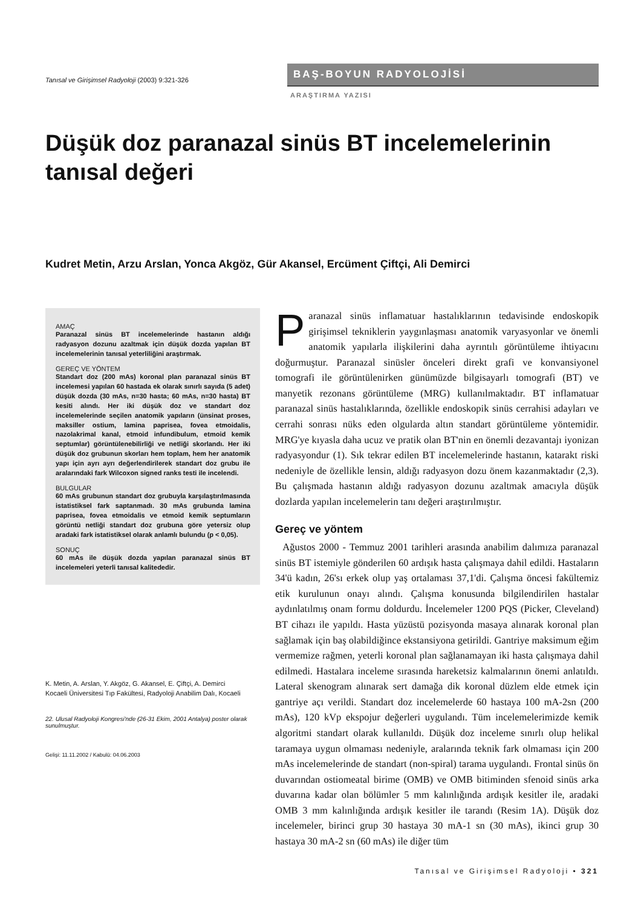Tanısal ve Girişimsel Radyoloji (2003) 9:321-326
BAŞ-BOYUN RADYOLOJİSİ
ARAŞTIRMA YAZISI
Düşük doz paranazal sinüs BT incelemelerinin tanısal değeri
Kudret Metin, Arzu Arslan, Yonca Akgöz, Gür Akansel, Ercüment Çiftçi, Ali Demirci
AMAÇ
Paranazal sinüs BT incelemelerinde hastanın aldığı radyasyon dozunu azaltmak için düşük dozda yapılan BT incelemelerinin tanısal yeterliliğini araştırmak.
GEREÇ VE YÖNTEM
Standart doz (200 mAs) koronal plan paranazal sinüs BT incelemesi yapılan 60 hastada ek olarak sınırlı sayıda (5 adet) düşük dozda (30 mAs, n=30 hasta; 60 mAs, n=30 hasta) BT kesiti alındı. Her iki düşük doz ve standart doz incelemelerinde seçilen anatomik yapıların (ünsinat proses, maksiller ostium, lamina paprisea, fovea etmoidalis, nazolakrimal kanal, etmoid infundibulum, etmoid kemik septumlar) görüntülenebilirliği ve netliği skorlandı. Her iki düşük doz grubunun skorları hem toplam, hem her anatomik yapı için ayrı ayrı değerlendirilerek standart doz grubu ile aralarındaki fark Wilcoxon signed ranks testi ile incelendi.
BULGULAR
60 mAs grubunun standart doz grubuyla karşılaştırılmasında istatistiksel fark saptanmadı. 30 mAs grubunda lamina paprisea, fovea etmoidalis ve etmoid kemik septumların görüntü netliği standart doz grubuna göre yetersiz olup aradaki fark istatistiksel olarak anlamlı bulundu (p < 0,05).
SONUÇ
60 mAs ile düşük dozda yapılan paranazal sinüs BT incelemeleri yeterli tanısal kalitededir.
K. Metin, A. Arslan, Y. Akgöz, G. Akansel, E. Çiftçi, A. Demirci
Kocaeli Üniversitesi Tıp Fakültesi, Radyoloji Anabilim Dalı, Kocaeli
22. Ulusal Radyoloji Kongresi'nde (26-31 Ekim, 2001 Antalya) poster olarak sunulmuştur.
Gelişi: 11.11.2002 / Kabulü: 04.06.2003
Paranazal sinüs inflamatuar hastalıklarının tedavisinde endoskopik girişimsel tekniklerin yaygınlaşması anatomik varyasyonlar ve önemli anatomik yapılarla ilişkilerini daha ayrıntılı görüntüleme ihtiyacını doğurmuştur. Paranazal sinüsler önceleri direkt grafi ve konvansiyonel tomografi ile görüntülenirken günümüzde bilgisayarlı tomografi (BT) ve manyetik rezonans görüntüleme (MRG) kullanılmaktadır. BT inflamatuar paranazal sinüs hastalıklarında, özellikle endoskopik sinüs cerrahisi adayları ve cerrahi sonrası nüks eden olgularda altın standart görüntüleme yöntemidir. MRG'ye kıyasla daha ucuz ve pratik olan BT'nin en önemli dezavantajı iyonizan radyasyondur (1). Sık tekrar edilen BT incelemelerinde hastanın, katarakt riski nedeniyle de özellikle lensin, aldığı radyasyon dozu önem kazanmaktadır (2,3). Bu çalışmada hastanın aldığı radyasyon dozunu azaltmak amacıyla düşük dozlarda yapılan incelemelerin tanı değeri araştırılmıştır.
Gereç ve yöntem
Ağustos 2000 - Temmuz 2001 tarihleri arasında anabilim dalımıza paranazal sinüs BT istemiyle gönderilen 60 ardışık hasta çalışmaya dahil edildi. Hastaların 34'ü kadın, 26'sı erkek olup yaş ortalaması 37,1'di. Çalışma öncesi fakültemiz etik kurulunun onayı alındı. Çalışma konusunda bilgilendirilen hastalar aydınlatılmış onam formu doldurdu. İncelemeler 1200 PQS (Picker, Cleveland) BT cihazı ile yapıldı. Hasta yüzüstü pozisyonda masaya alınarak koronal plan sağlamak için baş olabildiğince ekstansiyona getirildi. Gantriye maksimum eğim vermemize rağmen, yeterli koronal plan sağlanamayan iki hasta çalışmaya dahil edilmedi. Hastalara inceleme sırasında hareketsiz kalmalarının önemi anlatıldı. Lateral skenogram alınarak sert damağa dik koronal düzlem elde etmek için gantriye açı verildi. Standart doz incelemelerde 60 hastaya 100 mA-2sn (200 mAs), 120 kVp ekspojur değerleri uygulandı. Tüm incelemelerimizde kemik algoritmi standart olarak kullanıldı. Düşük doz inceleme sınırlı olup helikal taramaya uygun olmaması nedeniyle, aralarında teknik fark olmaması için 200 mAs incelemelerinde de standart (non-spiral) tarama uygulandı. Frontal sinüs ön duvarından ostiomeatal birime (OMB) ve OMB bitiminden sfenoid sinüs arka duvarına kadar olan bölümler 5 mm kalınlığında ardışık kesitler ile, aradaki OMB 3 mm kalınlığında ardışık kesitler ile tarandı (Resim 1A). Düşük doz incelemeler, birinci grup 30 hastaya 30 mA-1 sn (30 mAs), ikinci grup 30 hastaya 30 mA-2 sn (60 mAs) ile diğer tüm
Tanısal ve Girişimsel Radyoloji • 321